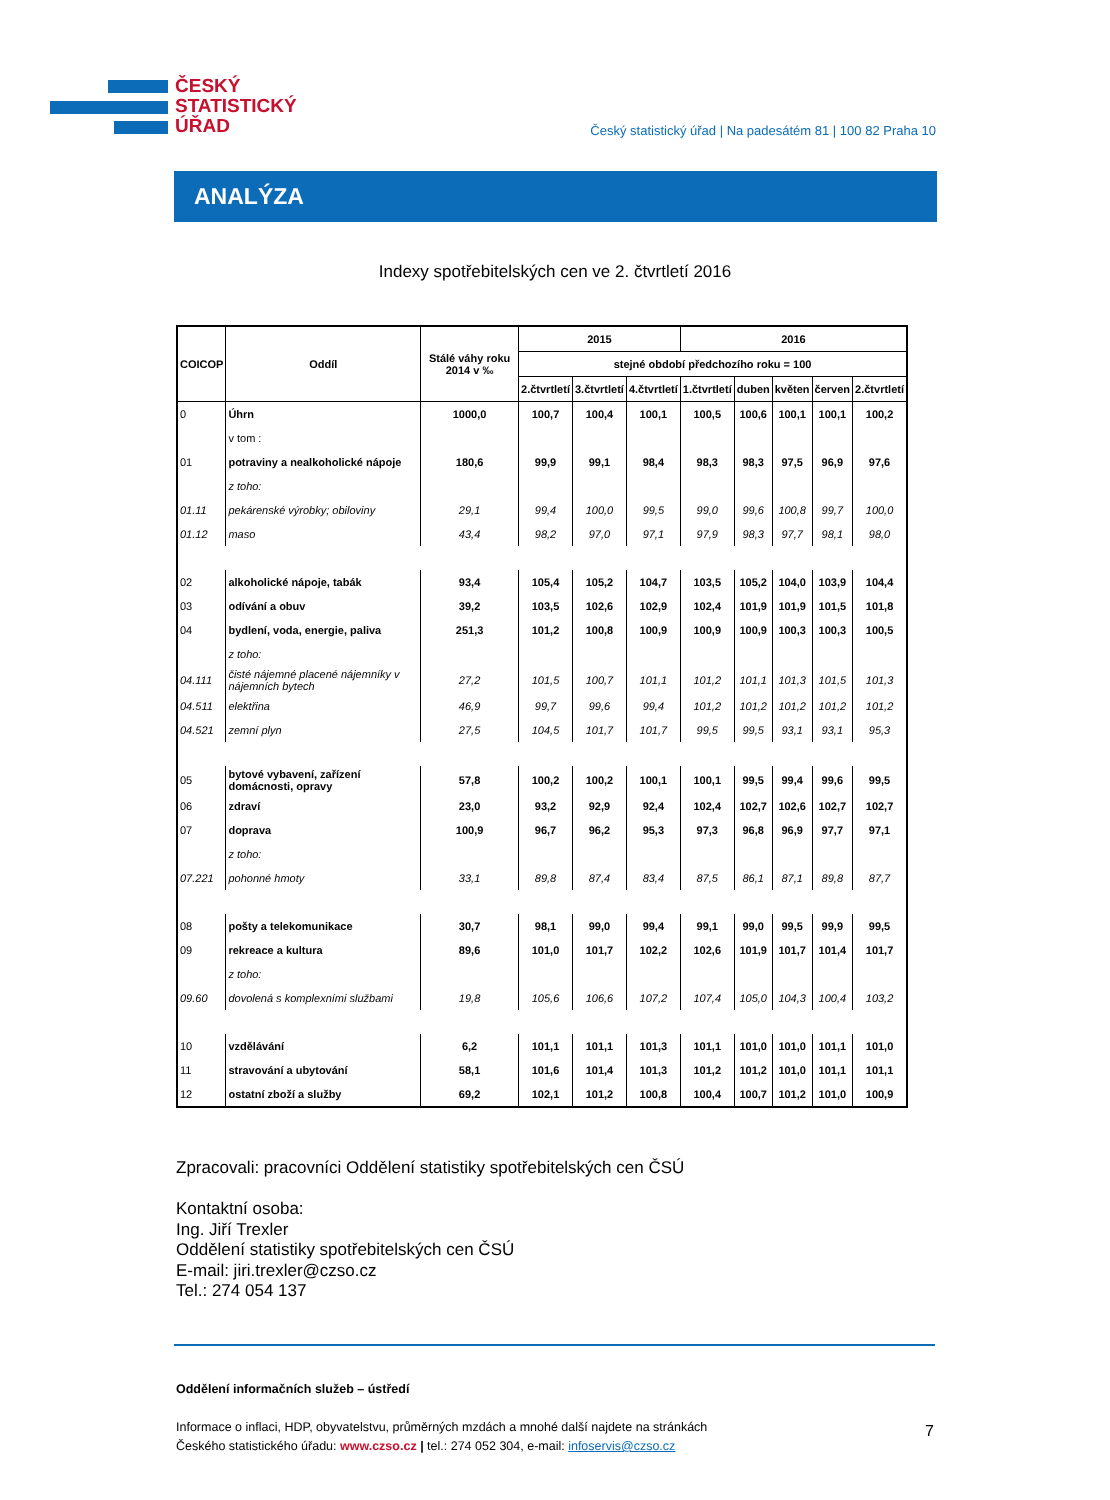ČESKÝ
STATISTICKÝ
ÚŘAD
Český statistický úřad | Na padesátém 81 | 100 82 Praha 10
ANALÝZA
Indexy spotřebitelských cen ve 2. čtvrtletí 2016
| COICOP | Oddíl | Stálé váhy roku 2014 v ‰ | 2015 | | | 2016 | | | | |
| --- | --- | --- | --- | --- | --- | --- | --- | --- | --- | --- |
| | | | stejné období předchozího roku = 100 | | | | | | | |
| | | | 2.čtvrtletí | 3.čtvrtletí | 4.čtvrtletí | 1.čtvrtletí | duben | květen | červen | 2.čtvrtletí |
| 0 | Úhrn | 1000,0 | 100,7 | 100,4 | 100,1 | 100,5 | 100,6 | 100,1 | 100,1 | 100,2 |
| | v tom : | | | | | | | | | |
| 01 | potraviny a nealkoholické nápoje | 180,6 | 99,9 | 99,1 | 98,4 | 98,3 | 98,3 | 97,5 | 96,9 | 97,6 |
| | z toho: | | | | | | | | | |
| 01.11 | pekárenské výrobky; obiloviny | 29,1 | 99,4 | 100,0 | 99,5 | 99,0 | 99,6 | 100,8 | 99,7 | 100,0 |
| 01.12 | maso | 43,4 | 98,2 | 97,0 | 97,1 | 97,9 | 98,3 | 97,7 | 98,1 | 98,0 |
| 02 | alkoholické nápoje, tabák | 93,4 | 105,4 | 105,2 | 104,7 | 103,5 | 105,2 | 104,0 | 103,9 | 104,4 |
| 03 | odívání a obuv | 39,2 | 103,5 | 102,6 | 102,9 | 102,4 | 101,9 | 101,9 | 101,5 | 101,8 |
| 04 | bydlení, voda, energie, paliva | 251,3 | 101,2 | 100,8 | 100,9 | 100,9 | 100,9 | 100,3 | 100,3 | 100,5 |
| | z toho: | | | | | | | | | |
| 04.111 | čisté nájemné placené nájemníky v nájemních bytech | 27,2 | 101,5 | 100,7 | 101,1 | 101,2 | 101,1 | 101,3 | 101,5 | 101,3 |
| 04.511 | elektřina | 46,9 | 99,7 | 99,6 | 99,4 | 101,2 | 101,2 | 101,2 | 101,2 | 101,2 |
| 04.521 | zemní plyn | 27,5 | 104,5 | 101,7 | 101,7 | 99,5 | 99,5 | 93,1 | 93,1 | 95,3 |
| 05 | bytové vybavení, zařízení domácnosti, opravy | 57,8 | 100,2 | 100,2 | 100,1 | 100,1 | 99,5 | 99,4 | 99,6 | 99,5 |
| 06 | zdraví | 23,0 | 93,2 | 92,9 | 92,4 | 102,4 | 102,7 | 102,6 | 102,7 | 102,7 |
| 07 | doprava | 100,9 | 96,7 | 96,2 | 95,3 | 97,3 | 96,8 | 96,9 | 97,7 | 97,1 |
| | z toho: | | | | | | | | | |
| 07.221 | pohonné hmoty | 33,1 | 89,8 | 87,4 | 83,4 | 87,5 | 86,1 | 87,1 | 89,8 | 87,7 |
| 08 | pošty a telekomunikace | 30,7 | 98,1 | 99,0 | 99,4 | 99,1 | 99,0 | 99,5 | 99,9 | 99,5 |
| 09 | rekreace a kultura | 89,6 | 101,0 | 101,7 | 102,2 | 102,6 | 101,9 | 101,7 | 101,4 | 101,7 |
| | z toho: | | | | | | | | | |
| 09.60 | dovolená s komplexními službami | 19,8 | 105,6 | 106,6 | 107,2 | 107,4 | 105,0 | 104,3 | 100,4 | 103,2 |
| 10 | vzdělávání | 6,2 | 101,1 | 101,1 | 101,3 | 101,1 | 101,0 | 101,0 | 101,1 | 101,0 |
| 11 | stravování a ubytování | 58,1 | 101,6 | 101,4 | 101,3 | 101,2 | 101,2 | 101,0 | 101,1 | 101,1 |
| 12 | ostatní zboží a služby | 69,2 | 102,1 | 101,2 | 100,8 | 100,4 | 100,7 | 101,2 | 101,0 | 100,9 |
Zpracovali: pracovníci Oddělení statistiky spotřebitelských cen ČSÚ
Kontaktní osoba:
Ing. Jiří Trexler
Oddělení statistiky spotřebitelských cen ČSÚ
E-mail: jiri.trexler@czso.cz
Tel.: 274 054 137
Oddělení informačních služeb – ústředí
Informace o inflaci, HDP, obyvatelstvu, průměrných mzdách a mnohé další najdete na stránkách
Českého statistického úřadu: www.czso.cz | tel.: 274 052 304, e-mail: infoservis@czso.cz
7